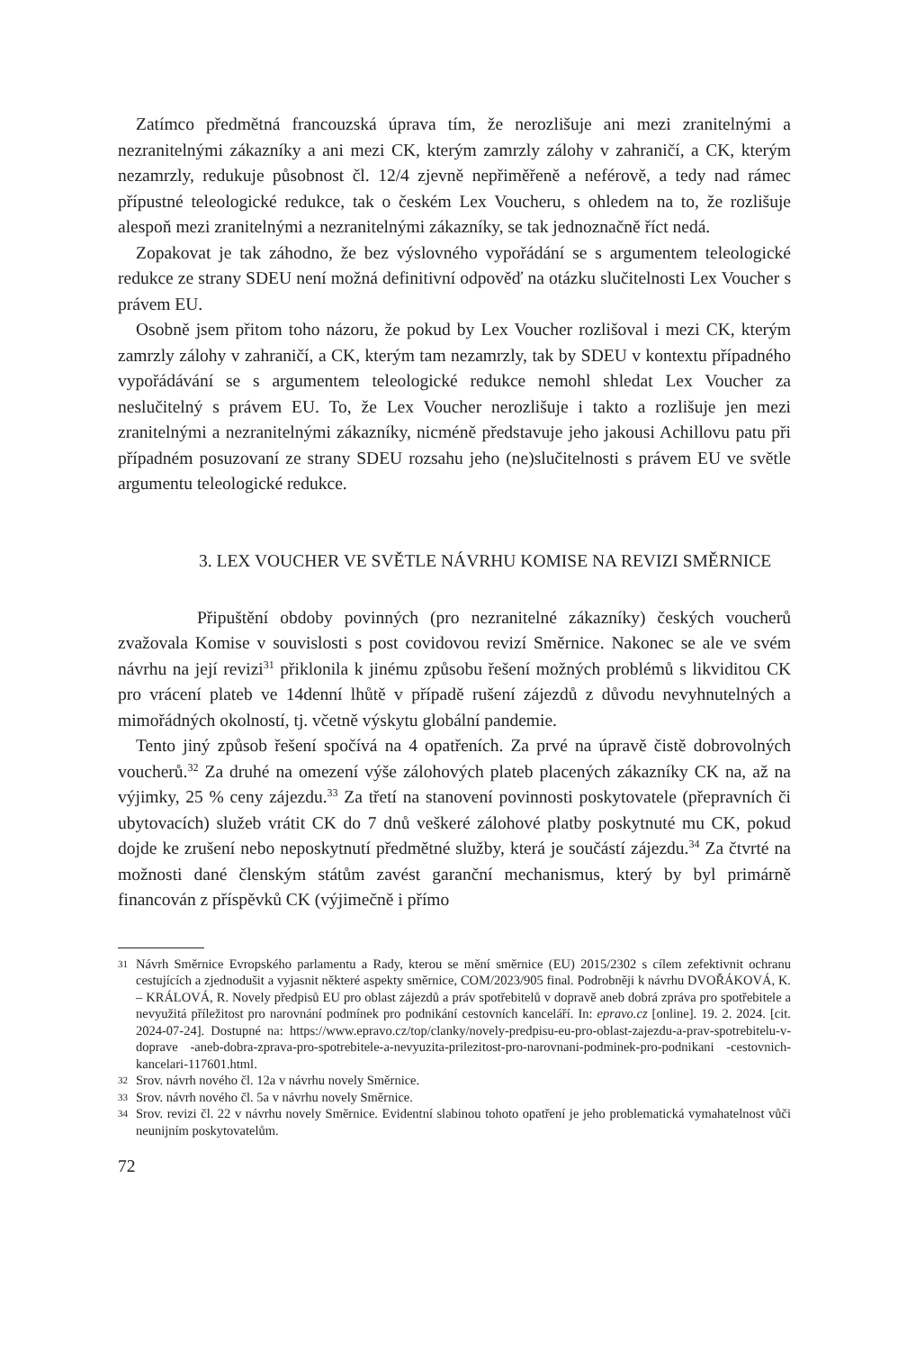Zatímco předmětná francouzská úprava tím, že nerozlišuje ani mezi zranitelnými a nezranitelnými zákazníky a ani mezi CK, kterým zamrzly zálohy v zahraničí, a CK, kterým nezamrzly, redukuje působnost čl. 12/4 zjevně nepřiměřeně a neférově, a tedy nad rámec přípustné teleologické redukce, tak o českém Lex Voucheru, s ohledem na to, že rozlišuje alespoň mezi zranitelnými a nezranitelnými zákazníky, se tak jednoznačně říct nedá.
Zopakovat je tak záhodno, že bez výslovného vypořádání se s argumentem teleologické redukce ze strany SDEU není možná definitivní odpověď na otázku slučitelnosti Lex Voucher s právem EU.
Osobně jsem přitom toho názoru, že pokud by Lex Voucher rozlišoval i mezi CK, kterým zamrzly zálohy v zahraničí, a CK, kterým tam nezamrzly, tak by SDEU v kontextu případného vypořádávání se s argumentem teleologické redukce nemohl shledat Lex Voucher za neslučitelný s právem EU. To, že Lex Voucher nerozlišuje i takto a rozlišuje jen mezi zranitelnými a nezranitelnými zákazníky, nicméně představuje jeho jakousi Achillovu patu při případném posuzovaní ze strany SDEU rozsahu jeho (ne)slučitelnosti s právem EU ve světle argumentu teleologické redukce.
3. LEX VOUCHER VE SVĚTLE NÁVRHU KOMISE NA REVIZI SMĚRNICE
Připuštění obdoby povinných (pro nezranitelné zákazníky) českých voucherů zvažovala Komise v souvislosti s post covidovou revizí Směrnice. Nakonec se ale ve svém návrhu na její revizi<sup>31</sup> přiklonila k jinému způsobu řešení možných problémů s likviditou CK pro vrácení plateb ve 14denní lhůtě v případě rušení zájezdů z důvodu nevyhnutelných a mimořádných okolností, tj. včetně výskytu globální pandemie.
Tento jiný způsob řešení spočívá na 4 opatřeních. Za prvé na úpravě čistě dobrovolných voucherů.<sup>32</sup> Za druhé na omezení výše zálohových plateb placených zákazníky CK na, až na výjimky, 25 % ceny zájezdu.<sup>33</sup> Za třetí na stanovení povinnosti poskytovatele (přepravních či ubytovacích) služeb vrátit CK do 7 dnů veškeré zálohové platby poskytnuté mu CK, pokud dojde ke zrušení nebo neposkytnutí předmětné služby, která je součástí zájezdu.<sup>34</sup> Za čtvrté na možnosti dané členským státům zavést garanční mechanismus, který by byl primárně financován z příspěvků CK (výjimečně i přímo
31 Návrh Směrnice Evropského parlamentu a Rady, kterou se mění směrnice (EU) 2015/2302 s cílem zefektivnit ochranu cestujících a zjednodušit a vyjasnit některé aspekty směrnice, COM/2023/905 final. Podrobněji k návrhu DVOŘÁKOVÁ, K. – KRÁLOVÁ, R. Novely předpisů EU pro oblast zájezdů a práv spotřebitelů v dopravě aneb dobrá zpráva pro spotřebitele a nevyužitá příležitost pro narovnání podmínek pro podnikání cestovních kanceláří. In: epravo.cz [online]. 19. 2. 2024. [cit. 2024-07-24]. Dostupné na: https://www.epravo.cz/top/clanky/novely-predpisu-eu-pro-oblast-zajezdu-a-prav-spotrebitelu-v-doprave -aneb-dobra-zprava-pro-spotrebitele-a-nevyuzita-prilezitost-pro-narovnani-podminek-pro-podnikani -cestovnich-kancelari-117601.html.
32 Srov. návrh nového čl. 12a v návrhu novely Směrnice.
33 Srov. návrh nového čl. 5a v návrhu novely Směrnice.
34 Srov. revizi čl. 22 v návrhu novely Směrnice. Evidentní slabinou tohoto opatření je jeho problematická vymahatelnost vůči neunijním poskytovatelům.
72